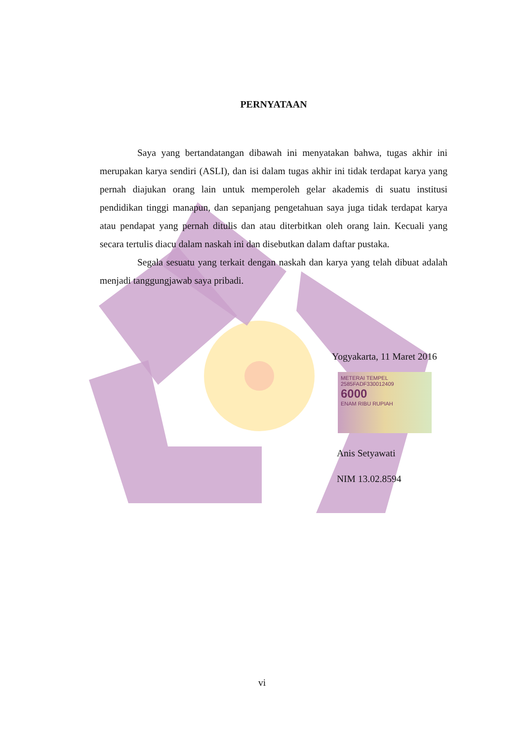PERNYATAAN
Saya yang bertandatangan dibawah ini menyatakan bahwa, tugas akhir ini merupakan karya sendiri (ASLI), dan isi dalam tugas akhir ini tidak terdapat karya yang pernah diajukan orang lain untuk memperoleh gelar akademis di suatu institusi pendidikan tinggi manapun, dan sepanjang pengetahuan saya juga tidak terdapat karya atau pendapat yang pernah ditulis dan atau diterbitkan oleh orang lain. Kecuali yang secara tertulis diacu dalam naskah ini dan disebutkan dalam daftar pustaka.
Segala sesuatu yang terkait dengan naskah dan karya yang telah dibuat adalah menjadi tanggungjawab saya pribadi.
Yogyakarta, 11 Maret 2016
METERAI TEMPEL
2585FADF330012409
6000
ENAM RIBU RUPIAH
Anis Setyawati
NIM 13.02.8594
vi